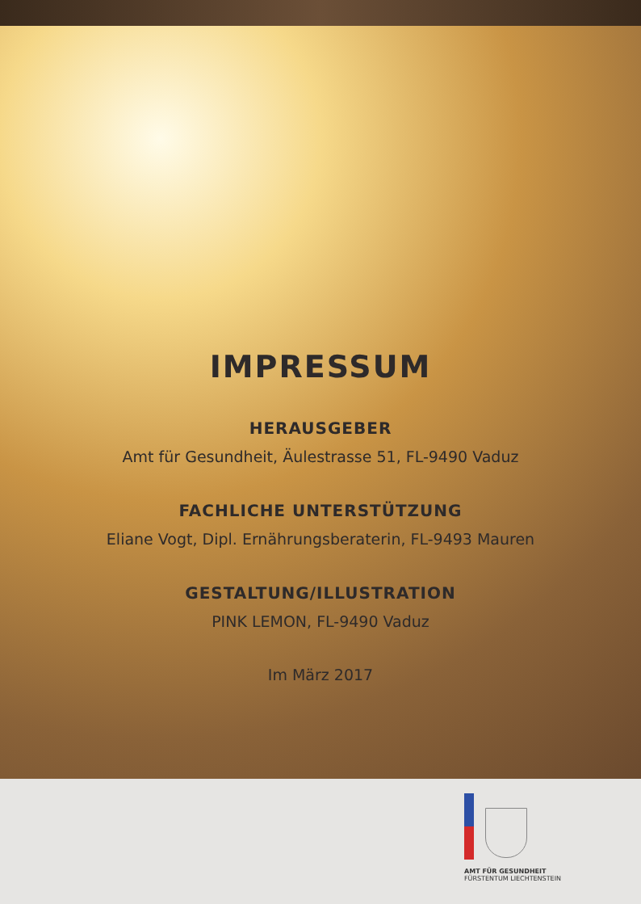IMPRESSUM
HERAUSGEBER
Amt für Gesundheit, Äulestrasse 51, FL-9490 Vaduz
FACHLICHE UNTERSTÜTZUNG
Eliane Vogt, Dipl. Ernährungsberaterin, FL-9493 Mauren
GESTALTUNG/ILLUSTRATION
PINK LEMON, FL-9490 Vaduz
Im März 2017
AMT FÜR GESUNDHEIT
FÜRSTENTUM LIECHTENSTEIN